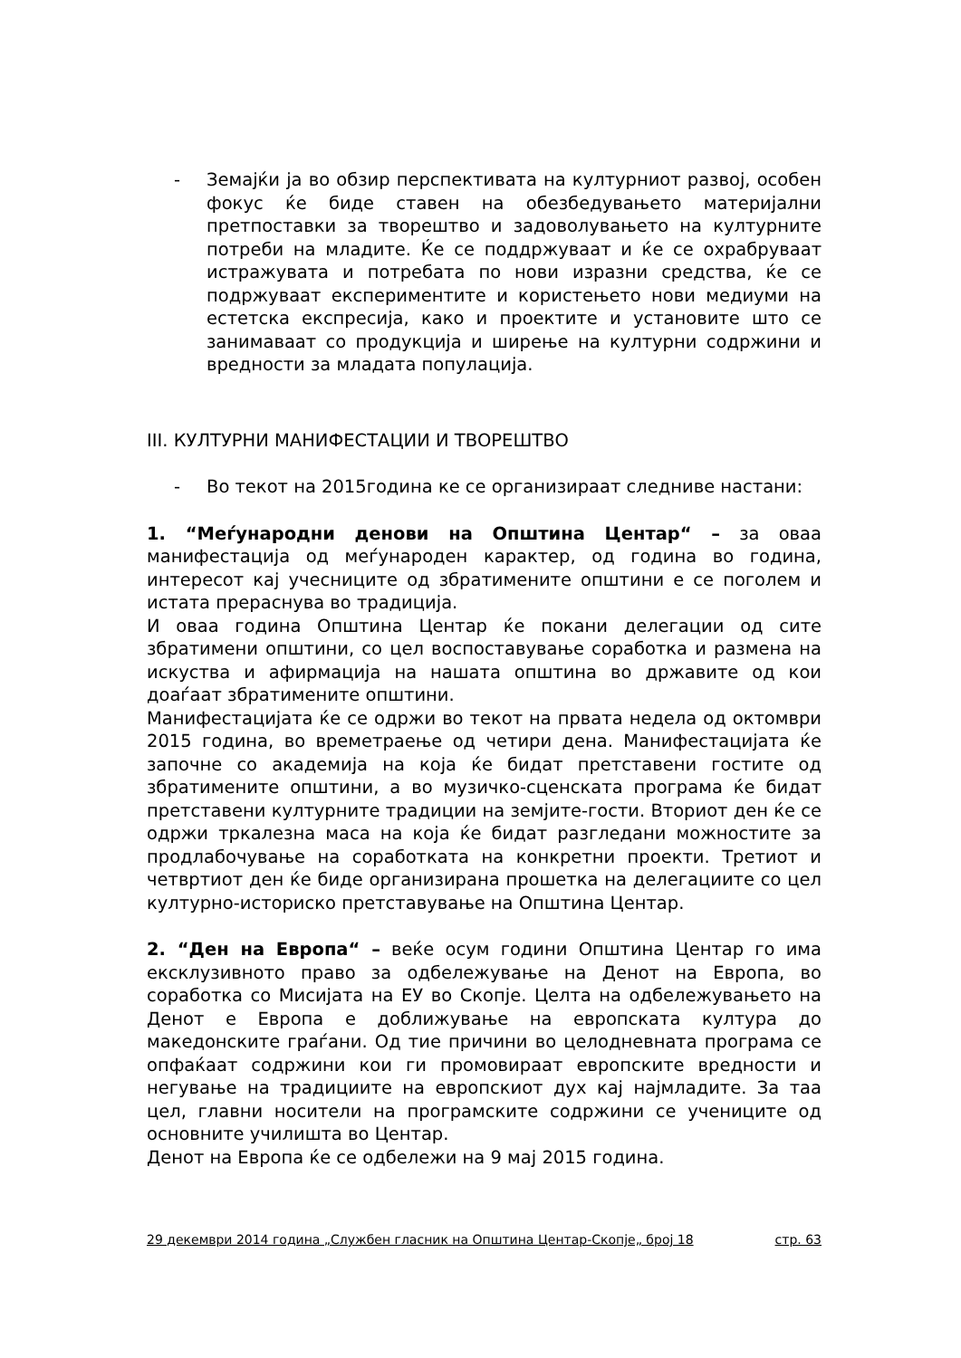- Земајќи ја во обзир перспективата на културниот развој, особен фокус ќе биде ставен на обезбедувањето материјални претпоставки за творештво и задоволувањето на културните потреби на младите. Ќе се поддржуваат и ќе се охрабруваат истражувата и потребата по нови изразни средства, ќе се подржуваат експериментите и користењето нови медиуми на естетска експресија, како и проектите и установите што се занимаваат со продукција и ширење на културни содржини и вредности за младата популација.
III. КУЛТУРНИ МАНИФЕСТАЦИИ И ТВОРЕШТВО
- Во текот на 2015година ке се организираат следниве настани:
1. “Меѓународни денови на Општина Центар“ – за оваа манифестација од меѓународен карактер, од година во година, интересот кај учесниците од збратимените општини е се поголем и истата прераснува во традиција.
И оваа година Општина Центар ќе покани делегации од сите збратимени општини, со цел воспоставување соработка и размена на искуства и афирмација на нашата општина во државите од кои доаѓаат збратимените општини.
Манифестацијата ќе се одржи во текот на првата недела од октомври 2015 година, во времетраење од четири дена. Манифестацијата ќе започне со академија на која ќе бидат претставени гостите од збратимените општини, а во музичко-сценската програма ќе бидат претставени културните традиции на земјите-гости. Вториот ден ќе се одржи тркалезна маса на која ќе бидат разгледани можностите за продлабочување на соработката на конкретни проекти. Третиот и четвртиот ден ќе биде организирана прошетка на делегациите со цел културно-историско претставување на Општина Центар.
2. “Ден на Европа“ – веќе осум години Општина Центар го има ексклузивното право за одбележување на Денот на Европа, во соработка со Мисијата на ЕУ во Скопје. Целта на одбележувањето на Денот е Европа е доближување на европската култура до македонските граѓани. Од тие причини во целодневната програма се опфаќаат содржини кои ги промовираат европските вредности и негување на традициите на европскиот дух кај најмладите. За таа цел, главни носители на програмските содржини се учениците од основните училишта во Центар.
Денот на Европа ќе се одбележи на 9 мај 2015 година.
29 декември 2014 година „Службен гласник на Општина Центар-Скопје„ број 18 стр. 63